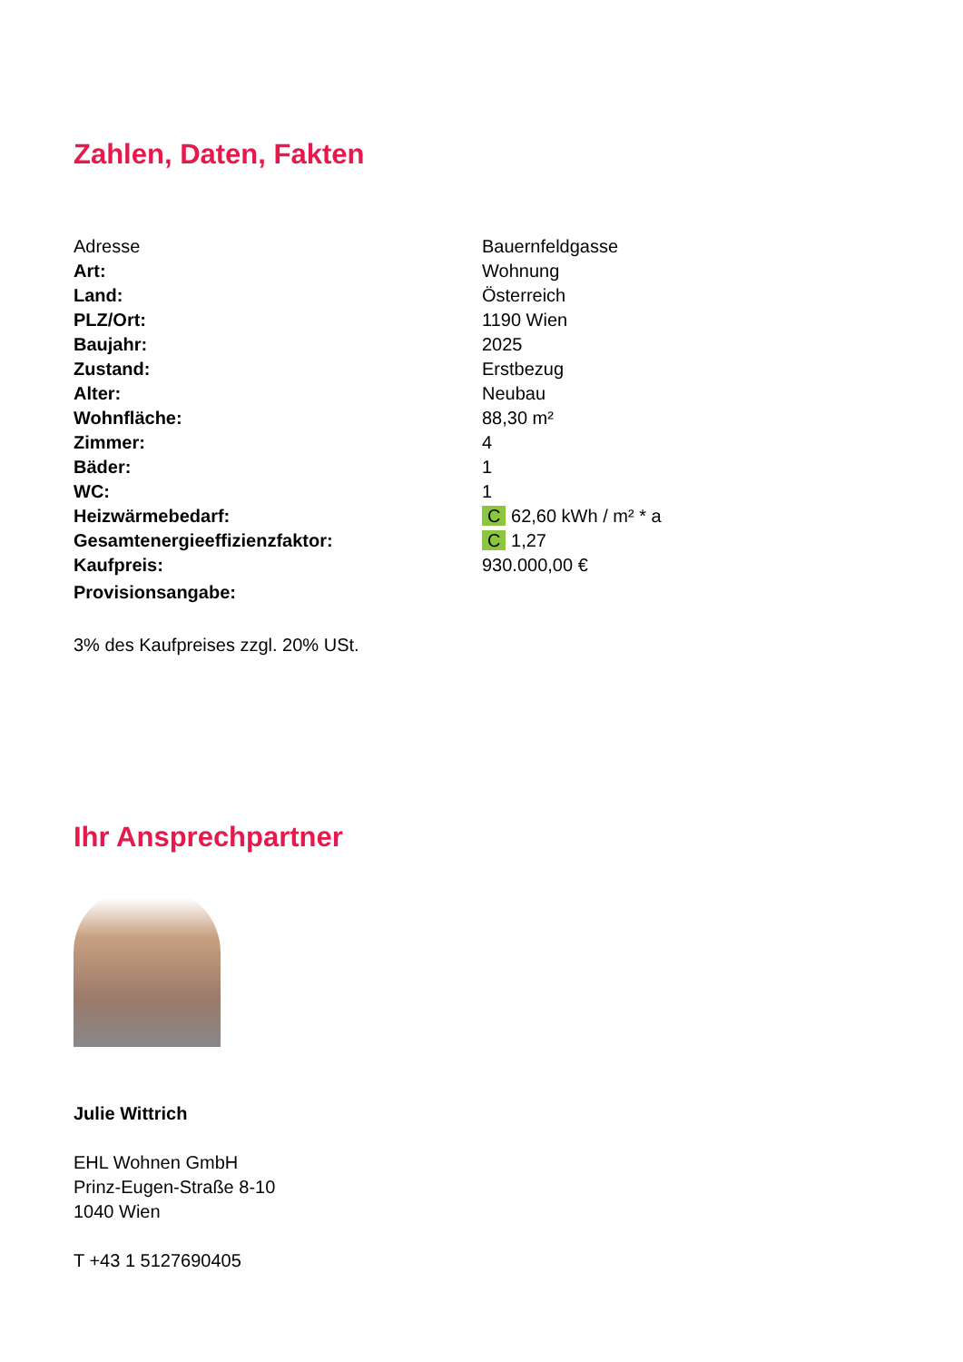Zahlen, Daten, Fakten
| Adresse | Bauernfeldgasse |
| Art: | Wohnung |
| Land: | Österreich |
| PLZ/Ort: | 1190 Wien |
| Baujahr: | 2025 |
| Zustand: | Erstbezug |
| Alter: | Neubau |
| Wohnfläche: | 88,30 m² |
| Zimmer: | 4 |
| Bäder: | 1 |
| WC: | 1 |
| Heizwärmebedarf: | C 62,60 kWh / m² * a |
| Gesamtenergieeffizienzfaktor: | C 1,27 |
| Kaufpreis: | 930.000,00 € |
| Provisionsangabe: | |
3% des Kaufpreises zzgl. 20% USt.
Ihr Ansprechpartner
Julie Wittrich
EHL Wohnen GmbH
Prinz-Eugen-Straße 8-10
1040 Wien
T +43 1 5127690405